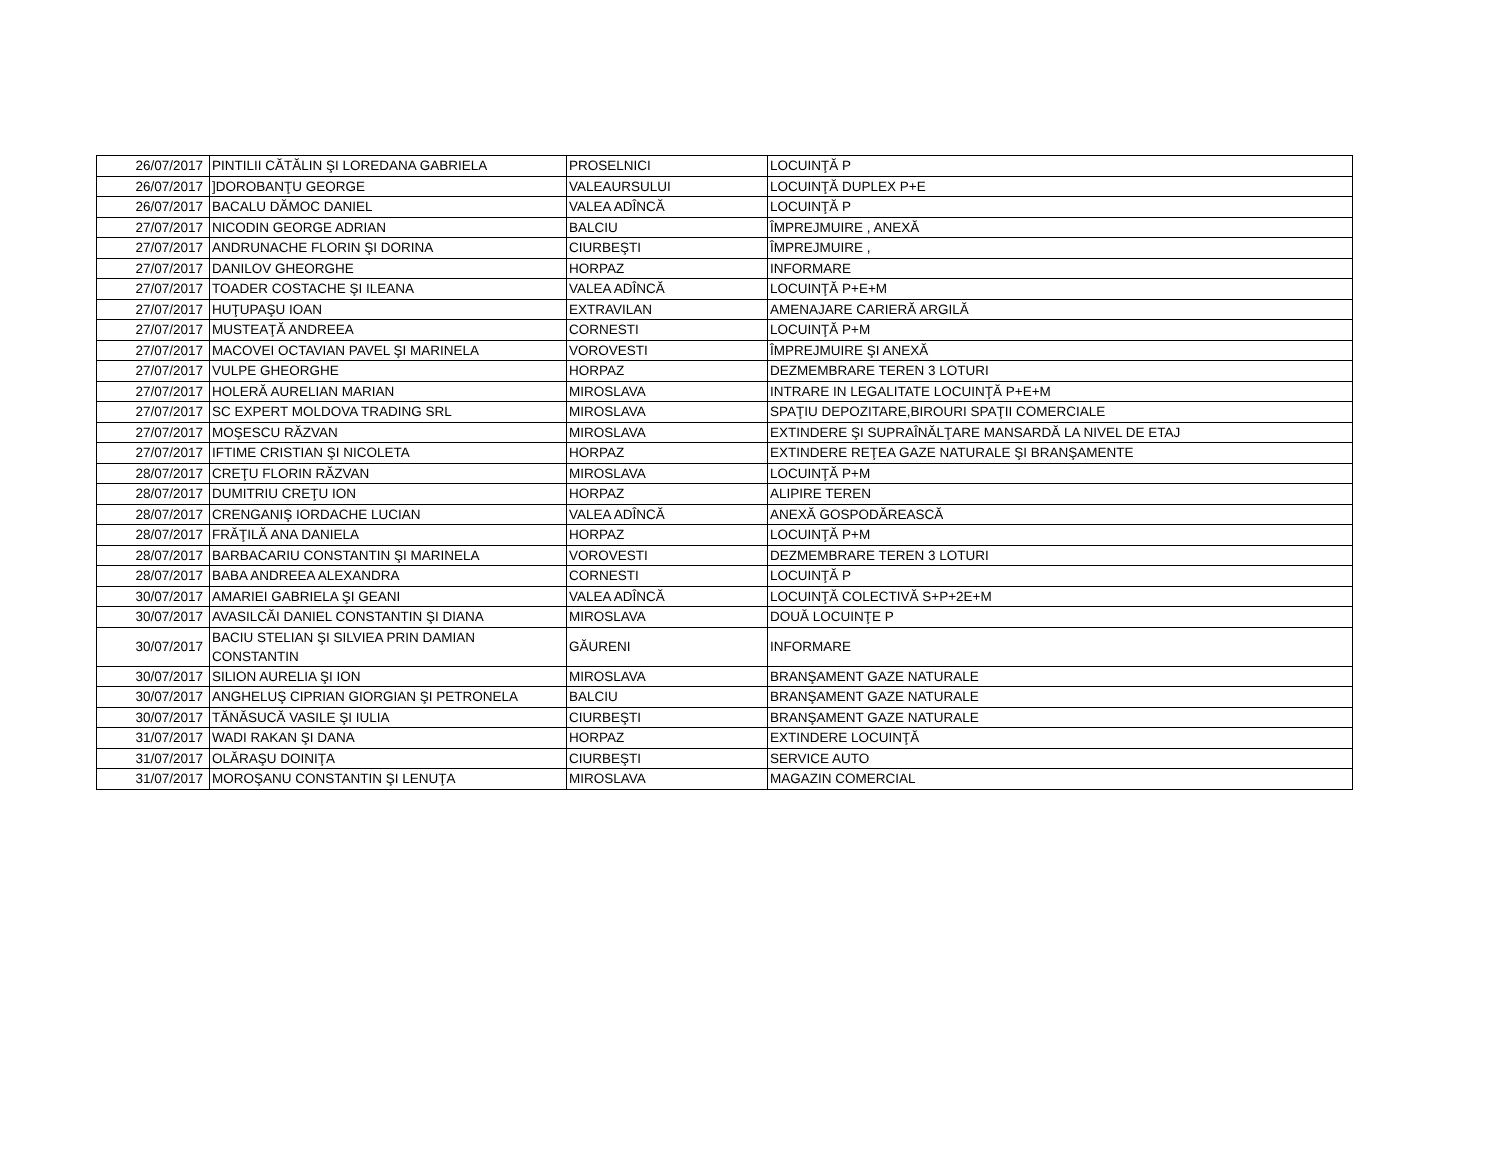| 26/07/2017 | PINTILII CĂTĂLIN ŞI LOREDANA GABRIELA | PROSELNICI | LOCUINŢĂ P |
| 26/07/2017 | ]DOROBANŢU GEORGE | VALEAURSULUI | LOCUINŢĂ DUPLEX P+E |
| 26/07/2017 | BACALU DĂMOC DANIEL | VALEA ADÎNCĂ | LOCUINŢĂ P |
| 27/07/2017 | NICODIN GEORGE ADRIAN | BALCIU | ÎMPREJMUIRE , ANEXĂ |
| 27/07/2017 | ANDRUNACHE FLORIN ŞI DORINA | CIURBEŞTI | ÎMPREJMUIRE , |
| 27/07/2017 | DANILOV GHEORGHE | HORPAZ | INFORMARE |
| 27/07/2017 | TOADER COSTACHE ŞI ILEANA | VALEA ADÎNCĂ | LOCUINŢĂ P+E+M |
| 27/07/2017 | HUŢUPAŞU IOAN | EXTRAVILAN | AMENAJARE CARIERĂ ARGILĂ |
| 27/07/2017 | MUSTEAŢĂ ANDREEA | CORNESTI | LOCUINŢĂ P+M |
| 27/07/2017 | MACOVEI OCTAVIAN PAVEL ŞI MARINELA | VOROVESTI | ÎMPREJMUIRE ŞI ANEXĂ |
| 27/07/2017 | VULPE GHEORGHE | HORPAZ | DEZMEMBRARE TEREN 3 LOTURI |
| 27/07/2017 | HOLERĂ AURELIAN MARIAN | MIROSLAVA | INTRARE IN LEGALITATE LOCUINŢĂ P+E+M |
| 27/07/2017 | SC EXPERT MOLDOVA TRADING SRL | MIROSLAVA | SPAŢIU DEPOZITARE,BIROURI SPAŢII COMERCIALE |
| 27/07/2017 | MOŞESCU RĂZVAN | MIROSLAVA | EXTINDERE ŞI SUPRAÎNĂLŢARE MANSARDĂ LA NIVEL DE ETAJ |
| 27/07/2017 | IFTIME CRISTIAN ŞI NICOLETA | HORPAZ | EXTINDERE REŢEA GAZE NATURALE ŞI BRANŞAMENTE |
| 28/07/2017 | CREŢU FLORIN RĂZVAN | MIROSLAVA | LOCUINŢĂ P+M |
| 28/07/2017 | DUMITRIU CREŢU ION | HORPAZ | ALIPIRE TEREN |
| 28/07/2017 | CRENGANIŞ IORDACHE LUCIAN | VALEA ADÎNCĂ | ANEXĂ GOSPODĂREASCĂ |
| 28/07/2017 | FRĂŢILĂ ANA DANIELA | HORPAZ | LOCUINŢĂ P+M |
| 28/07/2017 | BARBACARIU CONSTANTIN ŞI MARINELA | VOROVESTI | DEZMEMBRARE TEREN 3 LOTURI |
| 28/07/2017 | BABA ANDREEA ALEXANDRA | CORNESTI | LOCUINŢĂ P |
| 30/07/2017 | AMARIEI GABRIELA ŞI GEANI | VALEA ADÎNCĂ | LOCUINŢĂ COLECTIVĂ S+P+2E+M |
| 30/07/2017 | AVASILCĂI DANIEL CONSTANTIN ŞI DIANA | MIROSLAVA | DOUĂ LOCUINŢE P |
| 30/07/2017 | BACIU STELIAN ŞI SILVIEA PRIN DAMIAN CONSTANTIN | GĂURENI | INFORMARE |
| 30/07/2017 | SILION AURELIA ŞI ION | MIROSLAVA | BRANŞAMENT GAZE NATURALE |
| 30/07/2017 | ANGHELUŞ CIPRIAN GIORGIAN ŞI PETRONELA | BALCIU | BRANŞAMENT GAZE NATURALE |
| 30/07/2017 | TĂNĂSUCĂ VASILE ŞI IULIA | CIURBEŞTI | BRANŞAMENT GAZE NATURALE |
| 31/07/2017 | WADI RAKAN ŞI DANA | HORPAZ | EXTINDERE LOCUINŢĂ |
| 31/07/2017 | OLĂRAŞU DOINIŢA | CIURBEŞTI | SERVICE AUTO |
| 31/07/2017 | MOROŞANU CONSTANTIN ŞI LENUŢA | MIROSLAVA | MAGAZIN COMERCIAL |